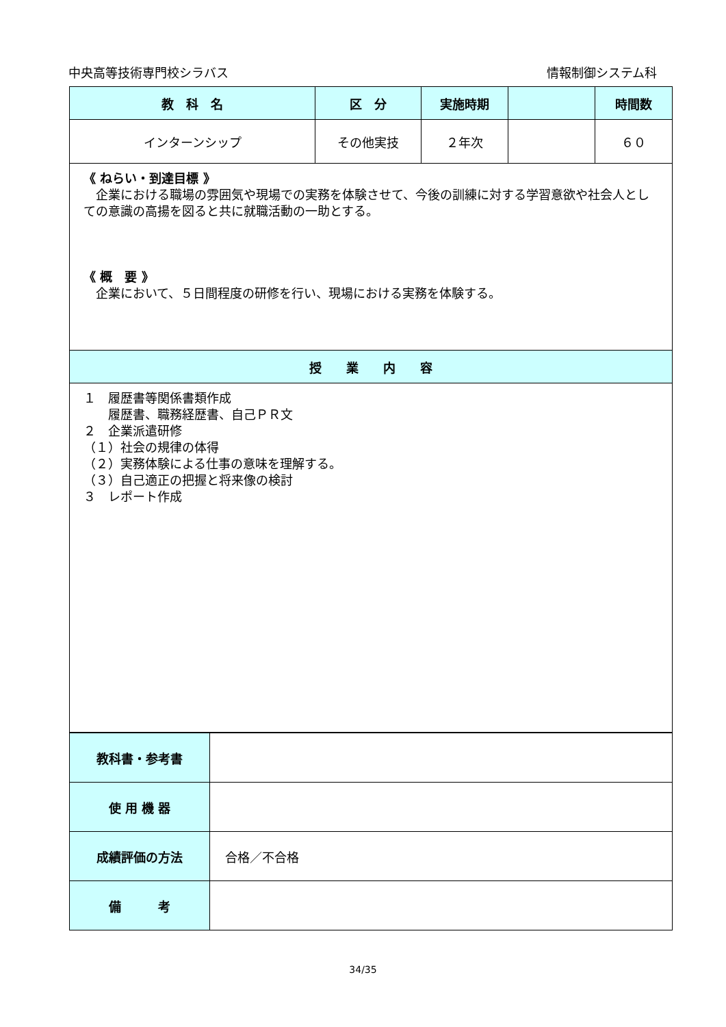中央高等技術専門校シラバス 情報制御システム科
| 教 科 名 | 区 分 | 実施時期 | | 時間数 |
| --- | --- | --- | --- | --- |
| インターンシップ | その他実技 | ２年次 | | ６０ |
| 《 ねらい・到達目標 》 企業における職場の雰囲気や現場での実務を体験させて、今後の訓練に対する学習意欲や社会人としての意識の高揚を図ると共に就職活動の一助とする。 《 概 要 》 企業において、５日間程度の研修を行い、現場における実務を体験する。 | | | | |
| 授 業 内 容 | | | | |
| １ 履歴書等関係書類作成 履歴書、職務経歴書、自己ＰＲ文 ２ 企業派遣研修 （１）社会の規律の体得 （２）実務体験による仕事の意味を理解する。 （３）自己適正の把握と将来像の検討 ３ レポート作成 | | | | |
| 教科書・参考書 | |
| 使 用 機 器 | |
| 成績評価の方法 | 合格／不合格 |
| 備 考 | |
34/35